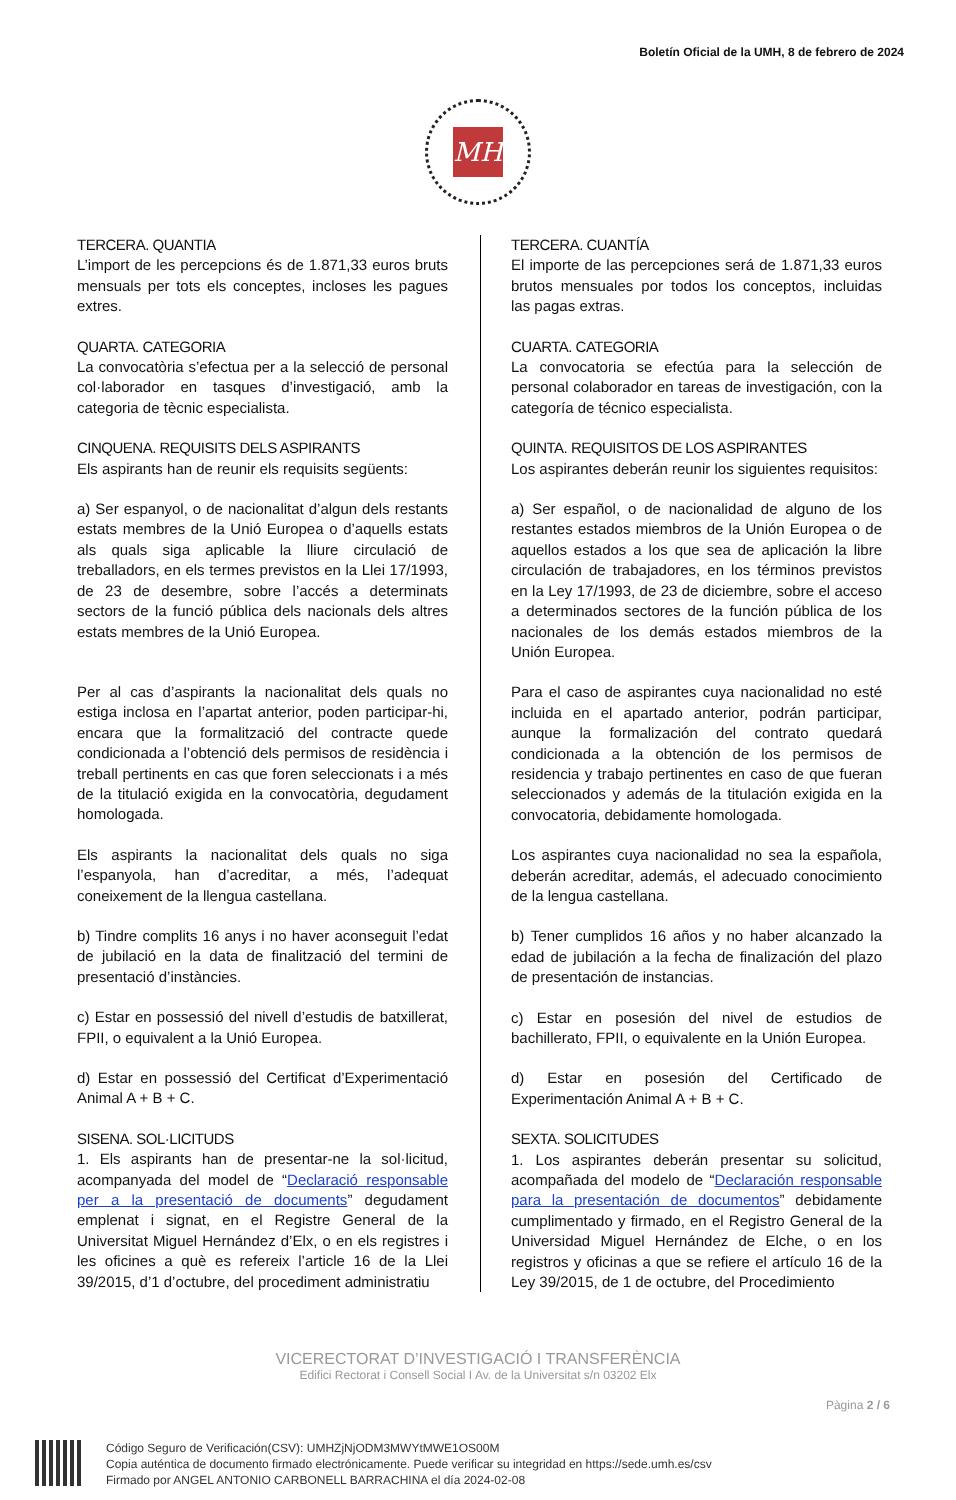Boletín Oficial de la UMH, 8 de febrero de 2024
MH
TERCERA. QUANTIA
L’import de les percepcions és de 1.871,33 euros bruts mensuals per tots els conceptes, incloses les pagues extres.
QUARTA. CATEGORIA
La convocatòria s’efectua per a la selecció de personal col·laborador en tasques d’investigació, amb la categoria de tècnic especialista.
CINQUENA. REQUISITS DELS ASPIRANTS
Els aspirants han de reunir els requisits següents:
a) Ser espanyol, o de nacionalitat d’algun dels restants estats membres de la Unió Europea o d’aquells estats als quals siga aplicable la lliure circulació de treballadors, en els termes previstos en la Llei 17/1993, de 23 de desembre, sobre l’accés a determinats sectors de la funció pública dels nacionals dels altres estats membres de la Unió Europea.
Per al cas d’aspirants la nacionalitat dels quals no estiga inclosa en l’apartat anterior, poden participar-hi, encara que la formalització del contracte quede condicionada a l’obtenció dels permisos de residència i treball pertinents en cas que foren seleccionats i a més de la titulació exigida en la convocatòria, degudament homologada.
Els aspirants la nacionalitat dels quals no siga l’espanyola, han d’acreditar, a més, l’adequat coneixement de la llengua castellana.
b) Tindre complits 16 anys i no haver aconseguit l’edat de jubilació en la data de finalització del termini de presentació d’instàncies.
c) Estar en possessió del nivell d’estudis de batxillerat, FPII, o equivalent a la Unió Europea.
d) Estar en possessió del Certificat d’Experimentació Animal A + B + C.
SISENA. SOL·LICITUDS
1. Els aspirants han de presentar-ne la sol·licitud, acompanyada del model de “Declaració responsable per a la presentació de documents” degudament emplenat i signat, en el Registre General de la Universitat Miguel Hernández d’Elx, o en els registres i les oficines a què es refereix l’article 16 de la Llei 39/2015, d’1 d’octubre, del procediment administratiu
TERCERA. CUANTÍA
El importe de las percepciones será de 1.871,33 euros brutos mensuales por todos los conceptos, incluidas las pagas extras.
CUARTA. CATEGORIA
La convocatoria se efectúa para la selección de personal colaborador en tareas de investigación, con la categoría de técnico especialista.
QUINTA. REQUISITOS DE LOS ASPIRANTES
Los aspirantes deberán reunir los siguientes requisitos:
a) Ser español, o de nacionalidad de alguno de los restantes estados miembros de la Unión Europea o de aquellos estados a los que sea de aplicación la libre circulación de trabajadores, en los términos previstos en la Ley 17/1993, de 23 de diciembre, sobre el acceso a determinados sectores de la función pública de los nacionales de los demás estados miembros de la Unión Europea.
Para el caso de aspirantes cuya nacionalidad no esté incluida en el apartado anterior, podrán participar, aunque la formalización del contrato quedará condicionada a la obtención de los permisos de residencia y trabajo pertinentes en caso de que fueran seleccionados y además de la titulación exigida en la convocatoria, debidamente homologada.
Los aspirantes cuya nacionalidad no sea la española, deberán acreditar, además, el adecuado conocimiento de la lengua castellana.
b) Tener cumplidos 16 años y no haber alcanzado la edad de jubilación a la fecha de finalización del plazo de presentación de instancias.
c) Estar en posesión del nivel de estudios de bachillerato, FPII, o equivalente en la Unión Europea.
d) Estar en posesión del Certificado de Experimentación Animal A + B + C.
SEXTA. SOLICITUDES
1. Los aspirantes deberán presentar su solicitud, acompañada del modelo de “Declaración responsable para la presentación de documentos” debidamente cumplimentado y firmado, en el Registro General de la Universidad Miguel Hernández de Elche, o en los registros y oficinas a que se refiere el artículo 16 de la Ley 39/2015, de 1 de octubre, del Procedimiento
VICERECTORAT D’INVESTIGACIÓ I TRANSFERÈNCIA
Edifici Rectorat i Consell Social I Av. de la Universitat s/n 03202 Elx
Pàgina 2 / 6
Código Seguro de Verificación(CSV): UMHZjNjODM3MWYtMWE1OS00M
Copia auténtica de documento firmado electrónicamente. Puede verificar su integridad en https://sede.umh.es/csv
Firmado por ANGEL ANTONIO CARBONELL BARRACHINA el día 2024-02-08